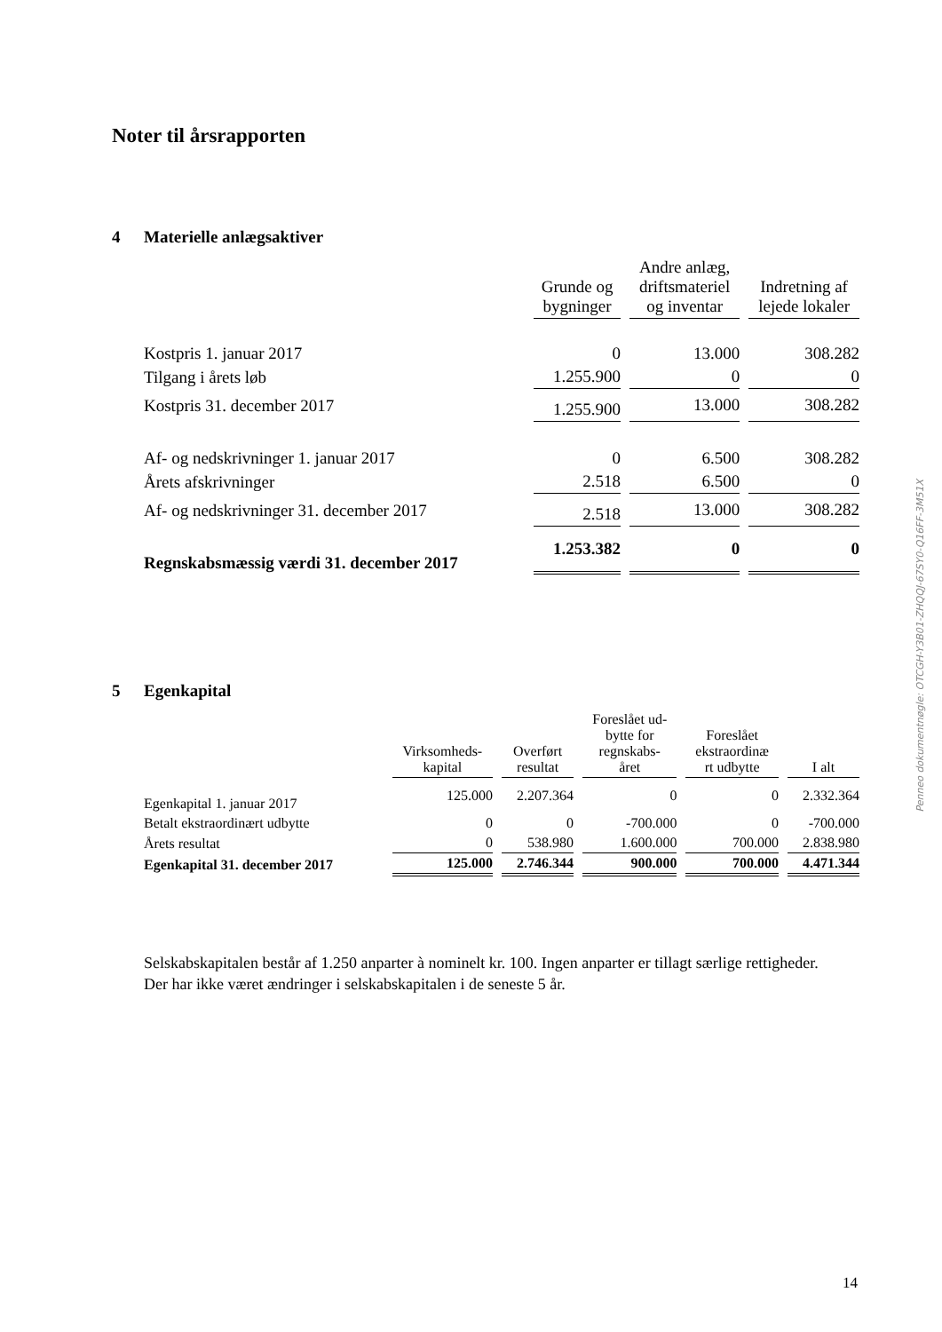Noter til årsrapporten
4 Materielle anlægsaktiver
| | Grunde og bygninger | Andre anlæg, driftsmateriel og inventar | Indretning af lejede lokaler |
| --- | --- | --- | --- |
| Kostpris 1. januar 2017 | 0 | 13.000 | 308.282 |
| Tilgang i årets løb | 1.255.900 | 0 | 0 |
| Kostpris 31. december 2017 | 1.255.900 | 13.000 | 308.282 |
| Af- og nedskrivninger 1. januar 2017 | 0 | 6.500 | 308.282 |
| Årets afskrivninger | 2.518 | 6.500 | 0 |
| Af- og nedskrivninger 31. december 2017 | 2.518 | 13.000 | 308.282 |
| Regnskabsmæssig værdi 31. december 2017 | 1.253.382 | 0 | 0 |
5 Egenkapital
| | Virksomheds- kapital | Overført resultat | Foreslået ud- bytte for regnskabs- året | Foreslået ekstraordinæ rt udbytte | I alt |
| --- | --- | --- | --- | --- | --- |
| Egenkapital 1. januar 2017 | 125.000 | 2.207.364 | 0 | 0 | 2.332.364 |
| Betalt ekstraordinært udbytte | 0 | 0 | -700.000 | 0 | -700.000 |
| Årets resultat | 0 | 538.980 | 1.600.000 | 700.000 | 2.838.980 |
| Egenkapital 31. december 2017 | 125.000 | 2.746.344 | 900.000 | 700.000 | 4.471.344 |
Selskabskapitalen består af 1.250 anparter à nominelt kr. 100. Ingen anparter er tillagt særlige rettigheder.
Der har ikke været ændringer i selskabskapitalen i de seneste 5 år.
Penneo dokumentnøgle: OTCGH-Y3B01-ZHQQJ-67SY0-Q16FF-3M51X
14